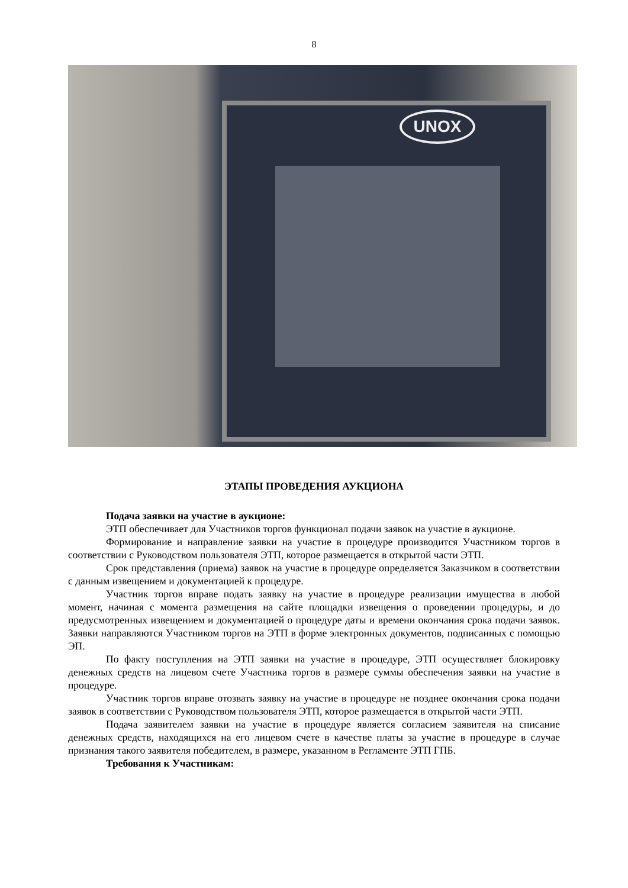8
UNOX
ЭТАПЫ ПРОВЕДЕНИЯ АУКЦИОНА
Подача заявки на участие в аукционе:
ЭТП обеспечивает для Участников торгов функционал подачи заявок на участие в аукционе.
Формирование и направление заявки на участие в процедуре производится Участником торгов в соответствии с Руководством пользователя ЭТП, которое размещается в открытой части ЭТП.
Срок представления (приема) заявок на участие в процедуре определяется Заказчиком в соответствии с данным извещением и документацией к процедуре.
Участник торгов вправе подать заявку на участие в процедуре реализации имущества в любой момент, начиная с момента размещения на сайте площадки извещения о проведении процедуры, и до предусмотренных извещением и документацией о процедуре даты и времени окончания срока подачи заявок. Заявки направляются Участником торгов на ЭТП в форме электронных документов, подписанных с помощью ЭП.
По факту поступления на ЭТП заявки на участие в процедуре, ЭТП осуществляет блокировку денежных средств на лицевом счете Участника торгов в размере суммы обеспечения заявки на участие в процедуре.
Участник торгов вправе отозвать заявку на участие в процедуре не позднее окончания срока подачи заявок в соответствии с Руководством пользователя ЭТП, которое размещается в открытой части ЭТП.
Подача заявителем заявки на участие в процедуре является согласием заявителя на списание денежных средств, находящихся на его лицевом счете в качестве платы за участие в процедуре в случае признания такого заявителя победителем, в размере, указанном в Регламенте ЭТП ГПБ.
Требования к Участникам: